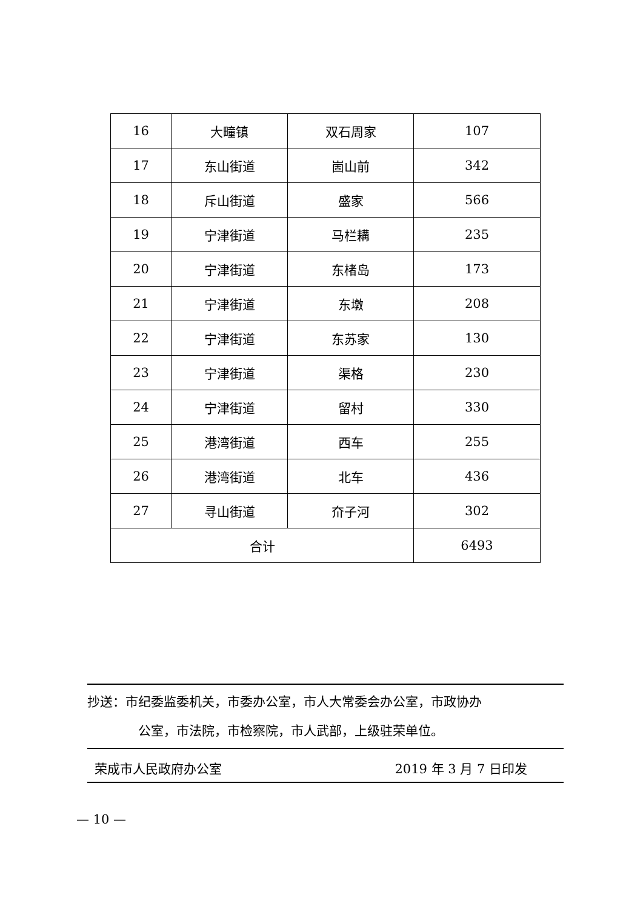| 16 | 大疃镇 | 双石周家 | 107 |
| 17 | 东山街道 | 崮山前 | 342 |
| 18 | 斥山街道 | 盛家 | 566 |
| 19 | 宁津街道 | 马栏耩 | 235 |
| 20 | 宁津街道 | 东楮岛 | 173 |
| 21 | 宁津街道 | 东墩 | 208 |
| 22 | 宁津街道 | 东苏家 | 130 |
| 23 | 宁津街道 | 渠格 | 230 |
| 24 | 宁津街道 | 留村 | 330 |
| 25 | 港湾街道 | 西车 | 255 |
| 26 | 港湾街道 | 北车 | 436 |
| 27 | 寻山街道 | 夼子河 | 302 |
| 合计 | | | 6493 |
抄送：市纪委监委机关，市委办公室，市人大常委会办公室，市政协办
公室，市法院，市检察院，市人武部，上级驻荣单位。
荣成市人民政府办公室 2019 年 3 月 7 日印发
— 10 —